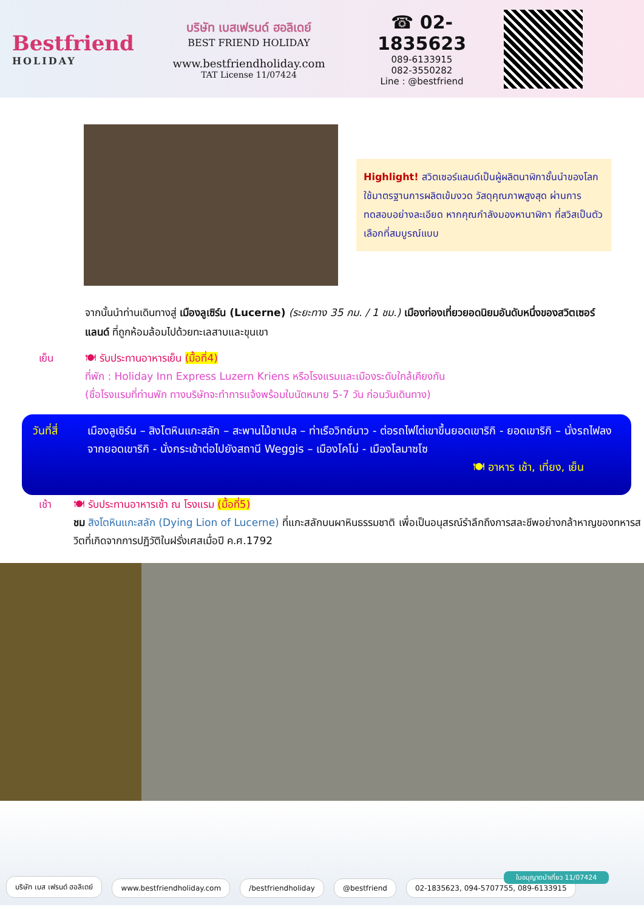Bestfriend
HOLIDAY
บริษัท เบสเฟรนด์ ฮอลิเดย์
BEST FRIEND HOLIDAY
www.bestfriendholiday.com
TAT License 11/07424
☎ 02-1835623
089-6133915
082-3550282
Line : @bestfriend
Highlight! สวิตเซอร์แลนด์เป็นผู้ผลิตนาฬิกาชั้นนำของโลก ใช้มาตรฐานการผลิตเข้มงวด วัสดุคุณภาพสูงสุด ผ่านการทดสอบอย่างละเอียด หากคุณกำลังมองหานาฬิกา ที่สวิสเป็นตัวเลือกที่สมบูรณ์แบบ
จากนั้นนำท่านเดินทางสู่ เมืองลูเซิร์น (Lucerne) (ระยะทาง 35 กม. / 1 ชม.) เมืองท่องเที่ยวยอดนิยมอันดับหนึ่งของสวิตเซอร์แลนด์ ที่ถูกห้อมล้อมไปด้วยทะเลสาบและขุนเขา
เย็น 🍽 รับประทานอาหารเย็น (มื้อที่4)
ที่พัก : Holiday Inn Express Luzern Kriens หรือโรงแรมและเมืองระดับใกล้เคียงกัน
(ชื่อโรงแรมที่ท่านพัก ทางบริษัทจะทำการแจ้งพร้อมใบนัดหมาย 5-7 วัน ก่อนวันเดินทาง)
วันที่สี่
เมืองลูเซิร์น – สิงโตหินแกะสลัก – สะพานไม้ชาเปล – ท่าเรือวิทซ์นาว - ต่อรถไฟไต่เขาขึ้นยอดเขาริกิ - ยอดเขาริกิ – นั่งรถไฟลงจากยอดเขาริกิ - นั่งกระเช้าต่อไปยังสถานี Weggis – เมืองโคโม่ - เมืองโลมาซโซ
🍽 อาหาร เช้า, เที่ยง, เย็น
เช้า 🍽 รับประทานอาหารเช้า ณ โรงแรม (มื้อที่5)
ชม สิงโตหินแกะสลัก (Dying Lion of Lucerne) ที่แกะสลักบนผาหินธรรมชาติ เพื่อเป็นอนุสรณ์รำลึกถึงการสละชีพอย่างกล้าหาญของทหารสวิตที่เกิดจากการปฏิวัติในฝรั่งเศสเมื่อปี ค.ศ.1792
บริษัท เบส เฟรนด์ ฮอลิเดย์ www.bestfriendholiday.com /bestfriendholiday @bestfriend 02-1835623, 094-5707755, 089-6133915
ใบอนุญาตนำเที่ยว 11/07424